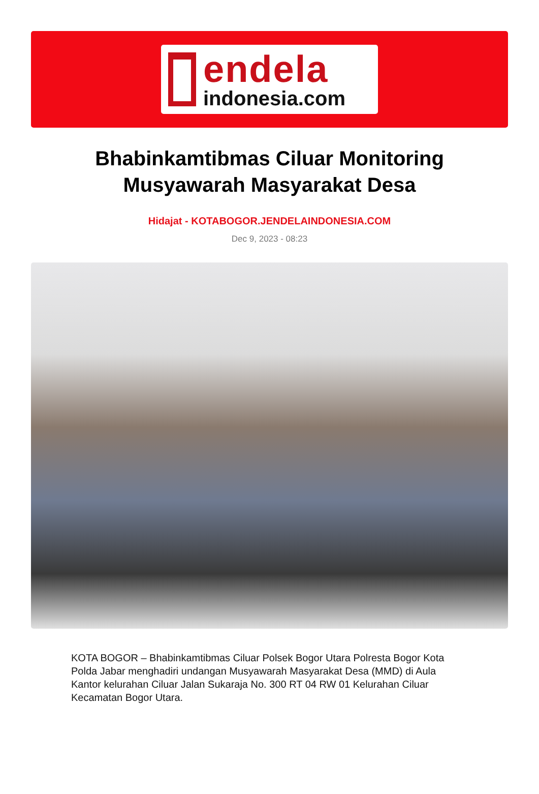endela
indonesia.com
Bhabinkamtibmas Ciluar Monitoring Musyawarah Masyarakat Desa
Hidajat - KOTABOGOR.JENDELAINDONESIA.COM
Dec 9, 2023 - 08:23
KOTA BOGOR – Bhabinkamtibmas Ciluar Polsek Bogor Utara Polresta Bogor Kota Polda Jabar menghadiri undangan Musyawarah Masyarakat Desa (MMD) di Aula Kantor kelurahan Ciluar Jalan Sukaraja No. 300 RT 04 RW 01 Kelurahan Ciluar Kecamatan Bogor Utara.